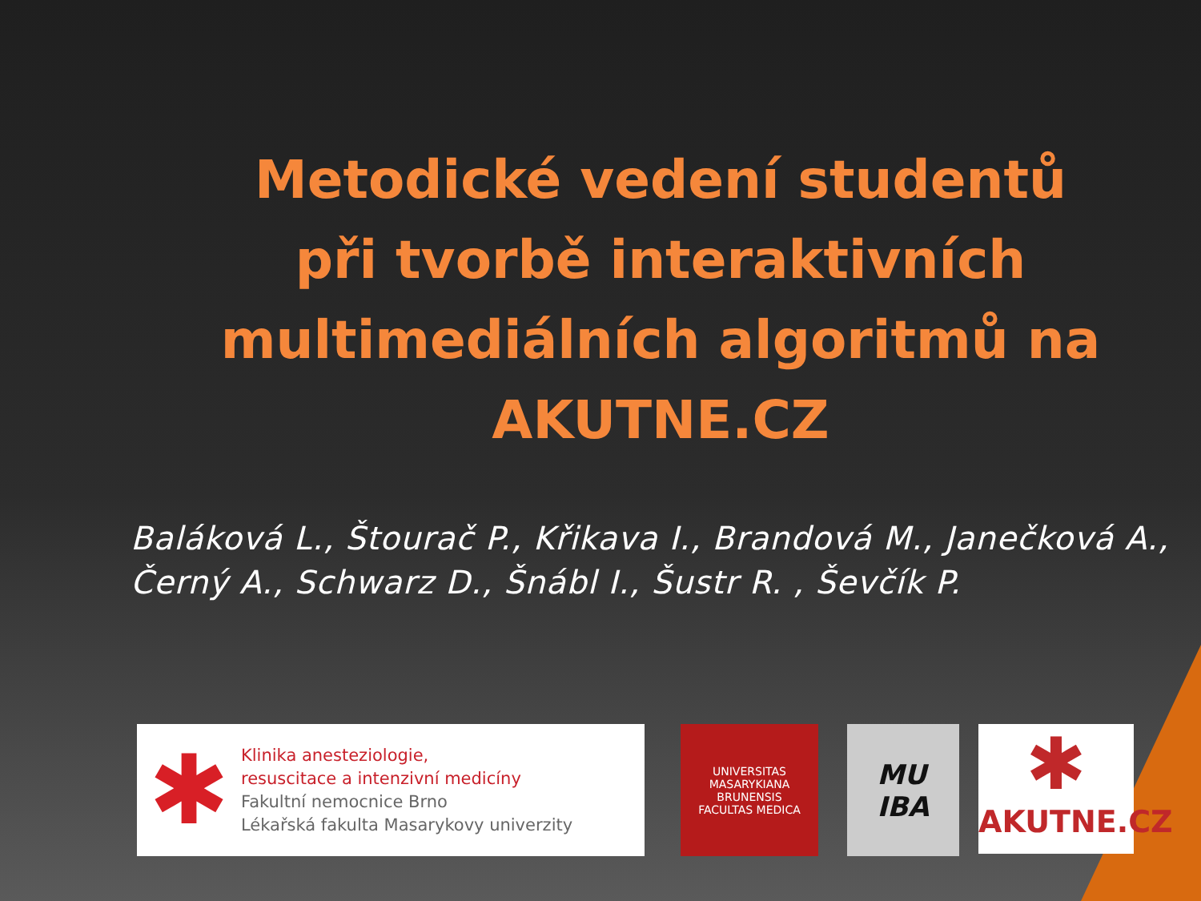Metodické vedení studentů při tvorbě interaktivních multimediálních algoritmů na AKUTNE.CZ
Baláková L., Štourač P., Křikava I., Brandová M., Janečková A., Černý A., Schwarz D., Šnábl I., Šustr R. , Ševčík P.
✱
Klinika anesteziologie,
resuscitace a intenzivní medicíny
Fakultní nemocnice Brno
Lékařská fakulta Masarykovy univerzity
UNIVERSITAS MASARYKIANA BRUNENSIS
FACULTAS MEDICA
MU
IBA
✱
AKUTNE.CZ